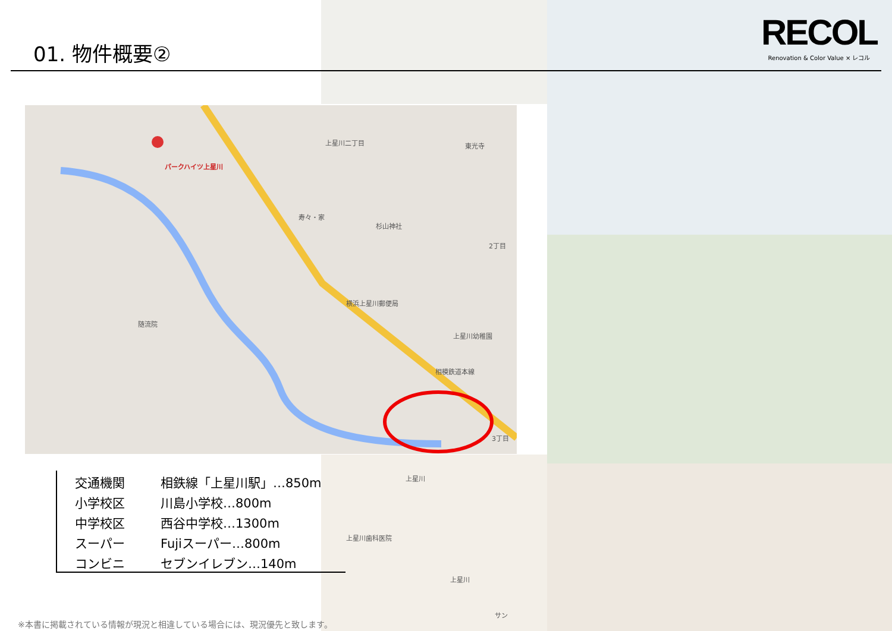01. 物件概要②
RECOL
Renovation & Color Value × レコル
パークハイツ上星川
上星川二丁目 東光寺
寿々・家
杉山神社
2丁目
横浜上星川郵便局
随流院
相模鉄道本線
上星川幼稚園
3丁目
上星川
上星川歯科医院
上星川
サン
| 交通機関 | 相鉄線「上星川駅」…850m |
| 小学校区 | 川島小学校…800m |
| 中学校区 | 西谷中学校…1300m |
| スーパー | Fujiスーパー…800m |
| コンビニ | セブンイレブン…140m |
※本書に掲載されている情報が現況と相違している場合には、現況優先と致します。